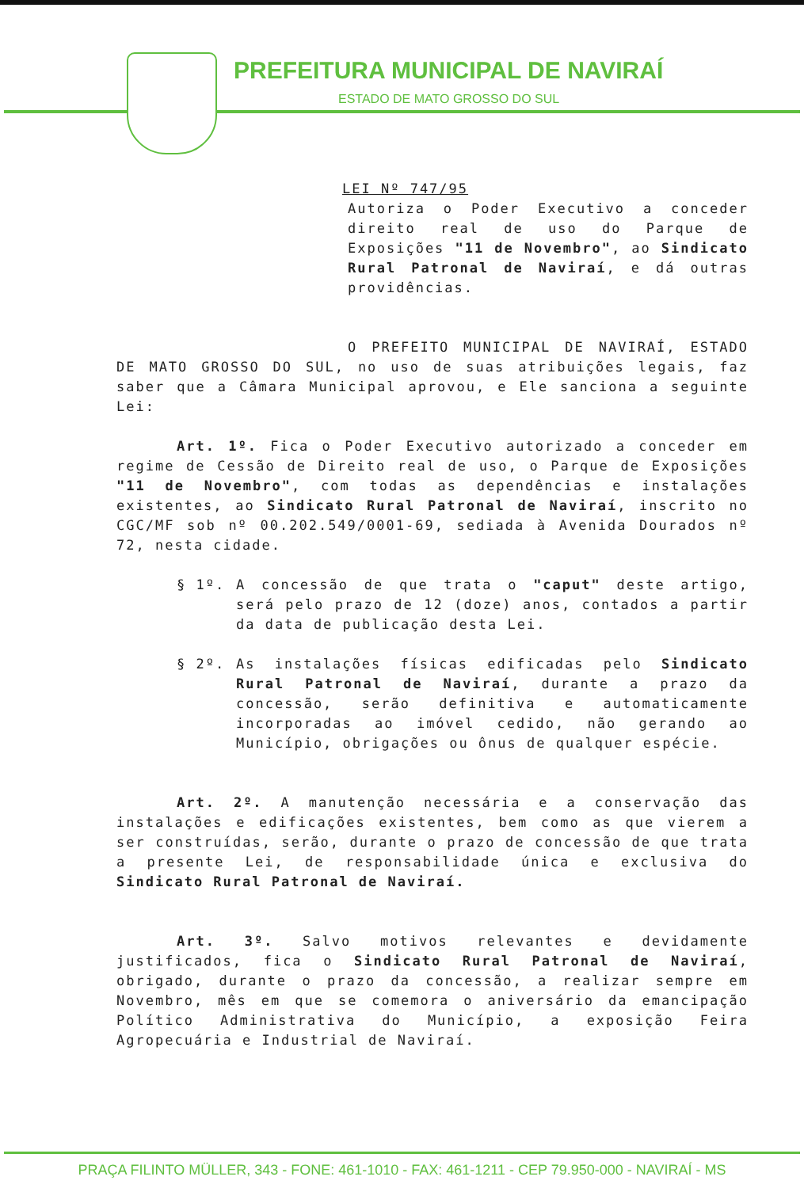PREFEITURA MUNICIPAL DE NAVIRAÍ
ESTADO DE MATO GROSSO DO SUL
LEI Nº 747/95
Autoriza o Poder Executivo a conceder direito real de uso do Parque de Exposições "11 de Novembro", ao Sindicato Rural Patronal de Naviraí, e dá outras providências.
O PREFEITO MUNICIPAL DE NAVIRAÍ, ESTADO DE MATO GROSSO DO SUL, no uso de suas atribuições legais, faz saber que a Câmara Municipal aprovou, e Ele sanciona a seguinte Lei:
Art. 1º. Fica o Poder Executivo autorizado a conceder em regime de Cessão de Direito real de uso, o Parque de Exposições "11 de Novembro", com todas as dependências e instalações existentes, ao Sindicato Rural Patronal de Naviraí, inscrito no CGC/MF sob nº 00.202.549/0001-69, sediada à Avenida Dourados nº 72, nesta cidade.
§ 1º. A concessão de que trata o "caput" deste artigo, será pelo prazo de 12 (doze) anos, contados a partir da data de publicação desta Lei.
§ 2º. As instalações físicas edificadas pelo Sindicato Rural Patronal de Naviraí, durante a prazo da concessão, serão definitiva e automaticamente incorporadas ao imóvel cedido, não gerando ao Município, obrigações ou ônus de qualquer espécie.
Art. 2º. A manutenção necessária e a conservação das instalações e edificações existentes, bem como as que vierem a ser construídas, serão, durante o prazo de concessão de que trata a presente Lei, de responsabilidade única e exclusiva do Sindicato Rural Patronal de Naviraí.
Art. 3º. Salvo motivos relevantes e devidamente justificados, fica o Sindicato Rural Patronal de Naviraí, obrigado, durante o prazo da concessão, a realizar sempre em Novembro, mês em que se comemora o aniversário da emancipação Político Administrativa do Município, a exposição Feira Agropecuária e Industrial de Naviraí.
PRAÇA FILINTO MÜLLER, 343 - FONE: 461-1010 - FAX: 461-1211 - CEP 79.950-000 - NAVIRAÍ - MS